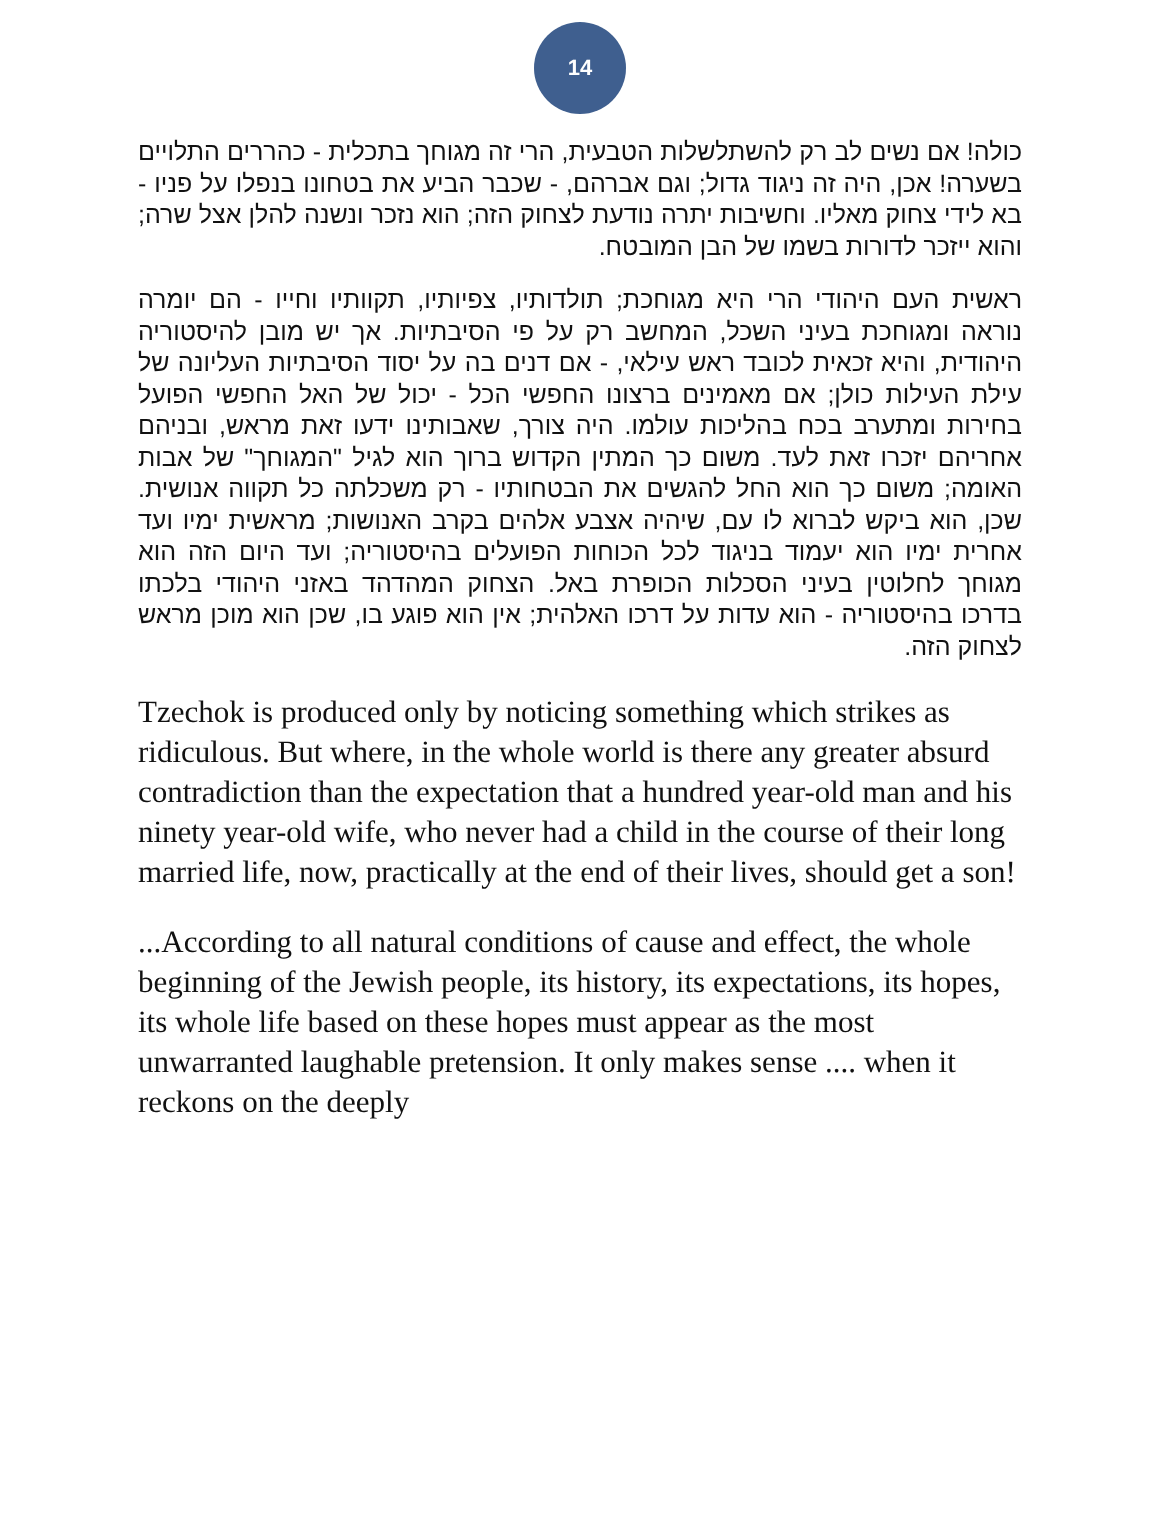14
כולה! אם נשים לב רק להשתלשלות הטבעית, הרי זה מגוחך בתכלית - כהררים התלויים בשערה! אכן, היה זה ניגוד גדול; וגם אברהם, - שכבר הביע את בטחונו בנפלו על פניו - בא לידי צחוק מאליו. וחשיבות יתרה נודעת לצחוק הזה; הוא נזכר ונשנה להלן אצל שרה; והוא ייזכר לדורות בשמו של הבן המובטח.
ראשית העם היהודי הרי היא מגוחכת; תולדותיו, צפיותיו, תקוותיו וחייו - הם יומרה נוראה ומגוחכת בעיני השכל, המחשב רק על פי הסיבתיות. אך יש מובן להיסטוריה היהודית, והיא זכאית לכובד ראש עילאי, - אם דנים בה על יסוד הסיבתיות העליונה של עילת העילות כולן; אם מאמינים ברצונו החפשי הכל - יכול של האל החפשי הפועל בחירות ומתערב בכח בהליכות עולמו. היה צורך, שאבותינו ידעו זאת מראש, ובניהם אחריהם יזכרו זאת לעד. משום כך המתין הקדוש ברוך הוא לגיל "המגוחך" של אבות האומה; משום כך הוא החל להגשים את הבטחותיו - רק משכלתה כל תקווה אנושית. שכן, הוא ביקש לברוא לו עם, שיהיה אצבע אלהים בקרב האנושות; מראשית ימיו ועד אחרית ימיו הוא יעמוד בניגוד לכל הכוחות הפועלים בהיסטוריה; ועד היום הזה הוא מגוחך לחלוטין בעיני הסכלות הכופרת באל. הצחוק המהדהד באזני היהודי בלכתו בדרכו בהיסטוריה - הוא עדות על דרכו האלהית; אין הוא פוגע בו, שכן הוא מוכן מראש לצחוק הזה.
Tzechok is produced only by noticing something which strikes as ridiculous. But where, in the whole world is there any greater absurd contradiction than the expectation that a hundred year-old man and his ninety year-old wife, who never had a child in the course of their long married life, now, practically at the end of their lives, should get a son!
...According to all natural conditions of cause and effect, the whole beginning of the Jewish people, its history, its expectations, its hopes, its whole life based on these hopes must appear as the most unwarranted laughable pretension. It only makes sense .... when it reckons on the deeply